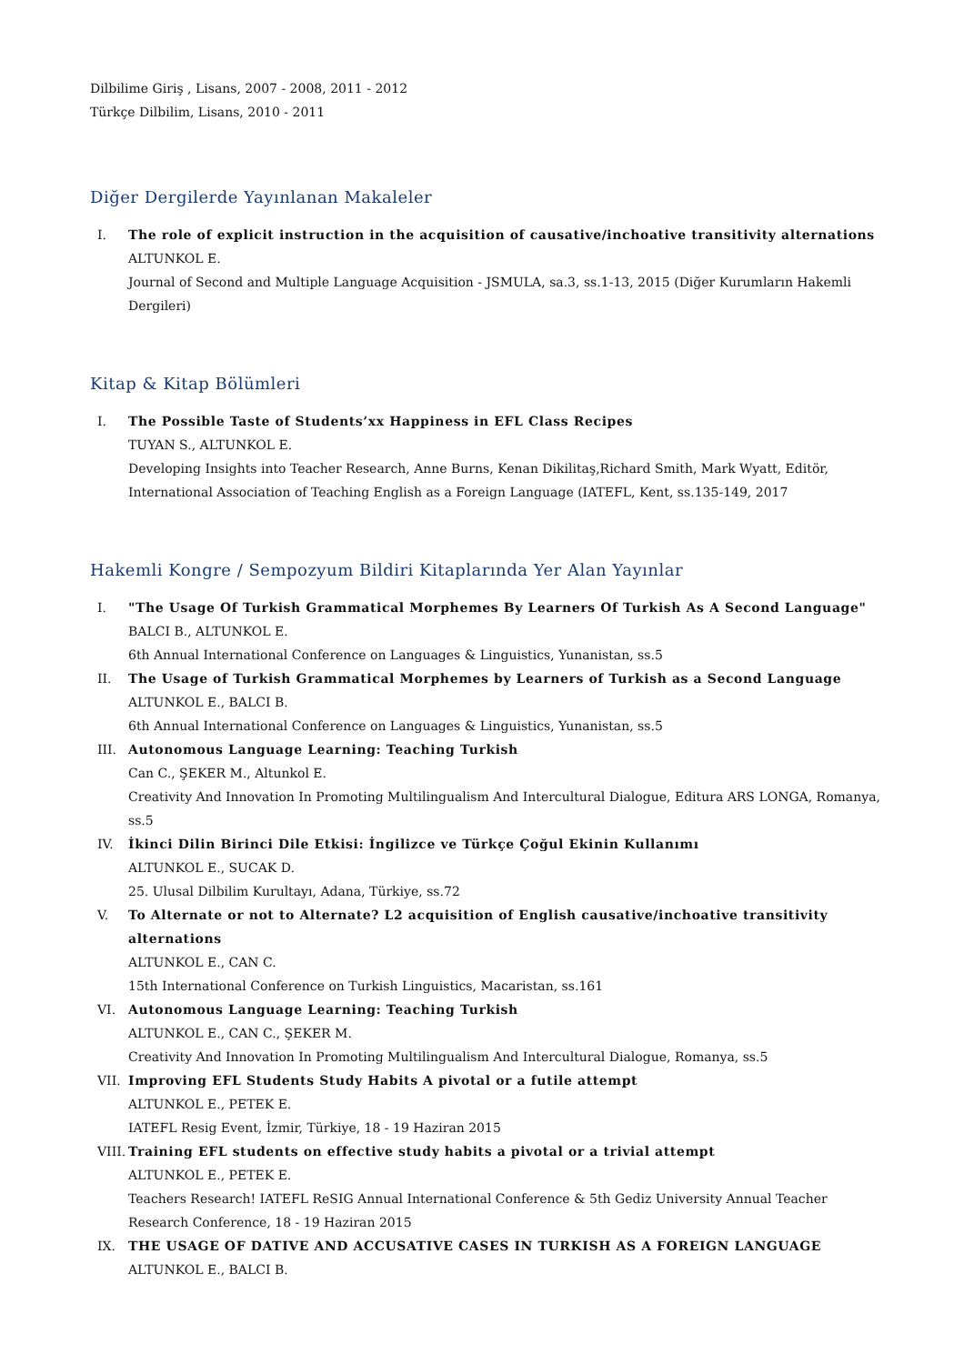Dilbilime Giriş , Lisans, 2007 - 2008, 2011 - 2012
Türkçe Dilbilim, Lisans, 2010 - 2011
Diğer Dergilerde Yayınlanan Makaleler
I. The role of explicit instruction in the acquisition of causative/inchoative transitivity alternations
ALTUNKOL E.
Journal of Second and Multiple Language Acquisition - JSMULA, sa.3, ss.1-13, 2015 (Diğer Kurumların Hakemli Dergileri)
Kitap & Kitap Bölümleri
I. The Possible Taste of Students’xx Happiness in EFL Class Recipes
TUYAN S., ALTUNKOL E.
Developing Insights into Teacher Research, Anne Burns, Kenan Dikilitaş,Richard Smith, Mark Wyatt, Editör, International Association of Teaching English as a Foreign Language (IATEFL, Kent, ss.135-149, 2017
Hakemli Kongre / Sempozyum Bildiri Kitaplarında Yer Alan Yayınlar
I. "The Usage Of Turkish Grammatical Morphemes By Learners Of Turkish As A Second Language"
BALCI B., ALTUNKOL E.
6th Annual International Conference on Languages & Linguistics, Yunanistan, ss.5
II. The Usage of Turkish Grammatical Morphemes by Learners of Turkish as a Second Language
ALTUNKOL E., BALCI B.
6th Annual International Conference on Languages & Linguistics, Yunanistan, ss.5
III. Autonomous Language Learning: Teaching Turkish
Can C., ŞEKER M., Altunkol E.
Creativity And Innovation In Promoting Multilingualism And Intercultural Dialogue, Editura ARS LONGA, Romanya, ss.5
IV. İkinci Dilin Birinci Dile Etkisi: İngilizce ve Türkçe Çoğul Ekinin Kullanımı
ALTUNKOL E., SUCAK D.
25. Ulusal Dilbilim Kurultayı, Adana, Türkiye, ss.72
V. To Alternate or not to Alternate? L2 acquisition of English causative/inchoative transitivity alternations
ALTUNKOL E., CAN C.
15th International Conference on Turkish Linguistics, Macaristan, ss.161
VI. Autonomous Language Learning: Teaching Turkish
ALTUNKOL E., CAN C., ŞEKER M.
Creativity And Innovation In Promoting Multilingualism And Intercultural Dialogue, Romanya, ss.5
VII. Improving EFL Students Study Habits A pivotal or a futile attempt
ALTUNKOL E., PETEK E.
IATEFL Resig Event, İzmir, Türkiye, 18 - 19 Haziran 2015
VIII. Training EFL students on effective study habits a pivotal or a trivial attempt
ALTUNKOL E., PETEK E.
Teachers Research! IATEFL ReSIG Annual International Conference & 5th Gediz University Annual Teacher Research Conference, 18 - 19 Haziran 2015
IX. THE USAGE OF DATIVE AND ACCUSATIVE CASES IN TURKISH AS A FOREIGN LANGUAGE
ALTUNKOL E., BALCI B.